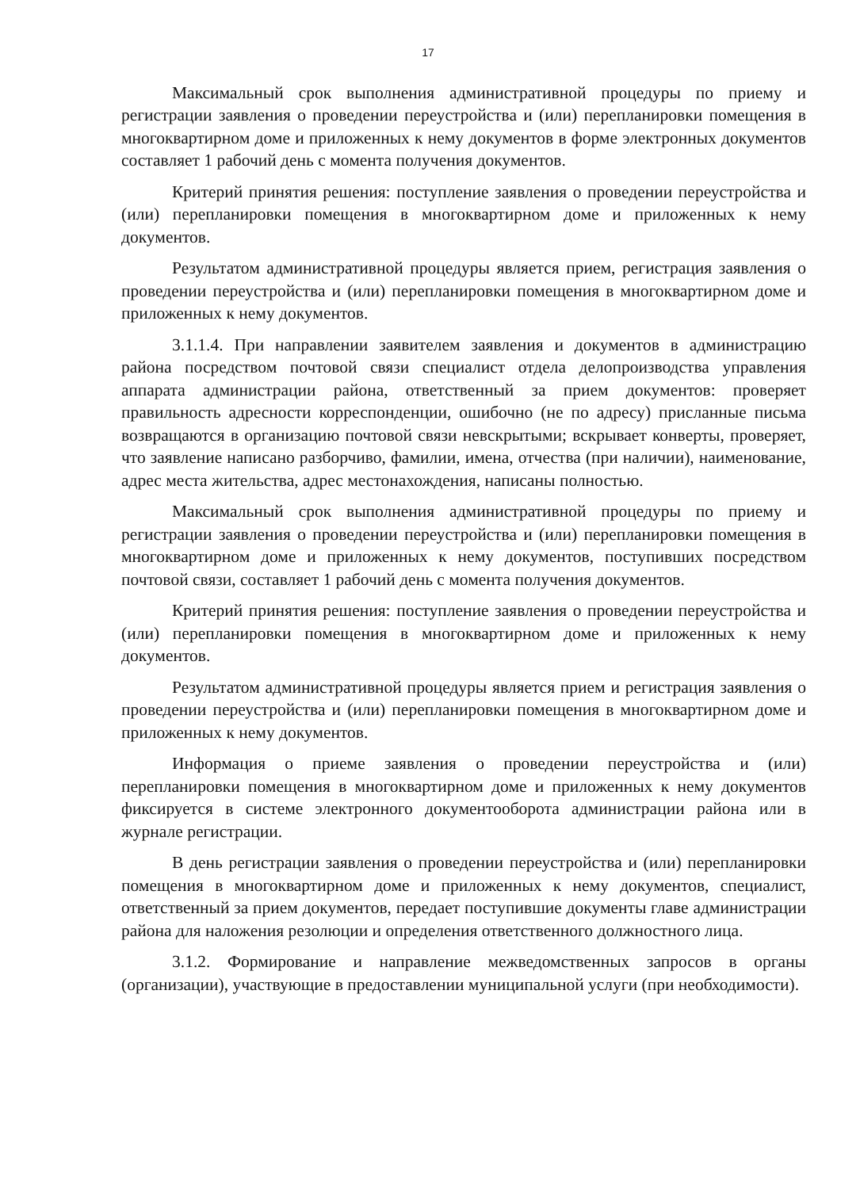17
Максимальный срок выполнения административной процедуры по приему и регистрации заявления о проведении переустройства и (или) перепланировки помещения в многоквартирном доме и приложенных к нему документов в форме электронных документов составляет 1 рабочий день с момента получения документов.
Критерий принятия решения: поступление заявления о проведении переустройства и (или) перепланировки помещения в многоквартирном доме и приложенных к нему документов.
Результатом административной процедуры является прием, регистрация заявления о проведении переустройства и (или) перепланировки помещения в многоквартирном доме и приложенных к нему документов.
3.1.1.4. При направлении заявителем заявления и документов в администрацию района посредством почтовой связи специалист отдела делопроизводства управления аппарата администрации района, ответственный за прием документов: проверяет правильность адресности корреспонденции, ошибочно (не по адресу) присланные письма возвращаются в организацию почтовой связи невскрытыми; вскрывает конверты, проверяет, что заявление написано разборчиво, фамилии, имена, отчества (при наличии), наименование, адрес места жительства, адрес местонахождения, написаны полностью.
Максимальный срок выполнения административной процедуры по приему и регистрации заявления о проведении переустройства и (или) перепланировки помещения в многоквартирном доме и приложенных к нему документов, поступивших посредством почтовой связи, составляет 1 рабочий день с момента получения документов.
Критерий принятия решения: поступление заявления о проведении переустройства и (или) перепланировки помещения в многоквартирном доме и приложенных к нему документов.
Результатом административной процедуры является прием и регистрация заявления о проведении переустройства и (или) перепланировки помещения в многоквартирном доме и приложенных к нему документов.
Информация о приеме заявления о проведении переустройства и (или) перепланировки помещения в многоквартирном доме и приложенных к нему документов фиксируется в системе электронного документооборота администрации района или в журнале регистрации.
В день регистрации заявления о проведении переустройства и (или) перепланировки помещения в многоквартирном доме и приложенных к нему документов, специалист, ответственный за прием документов, передает поступившие документы главе администрации района для наложения резолюции и определения ответственного должностного лица.
3.1.2. Формирование и направление межведомственных запросов в органы (организации), участвующие в предоставлении муниципальной услуги (при необходимости).